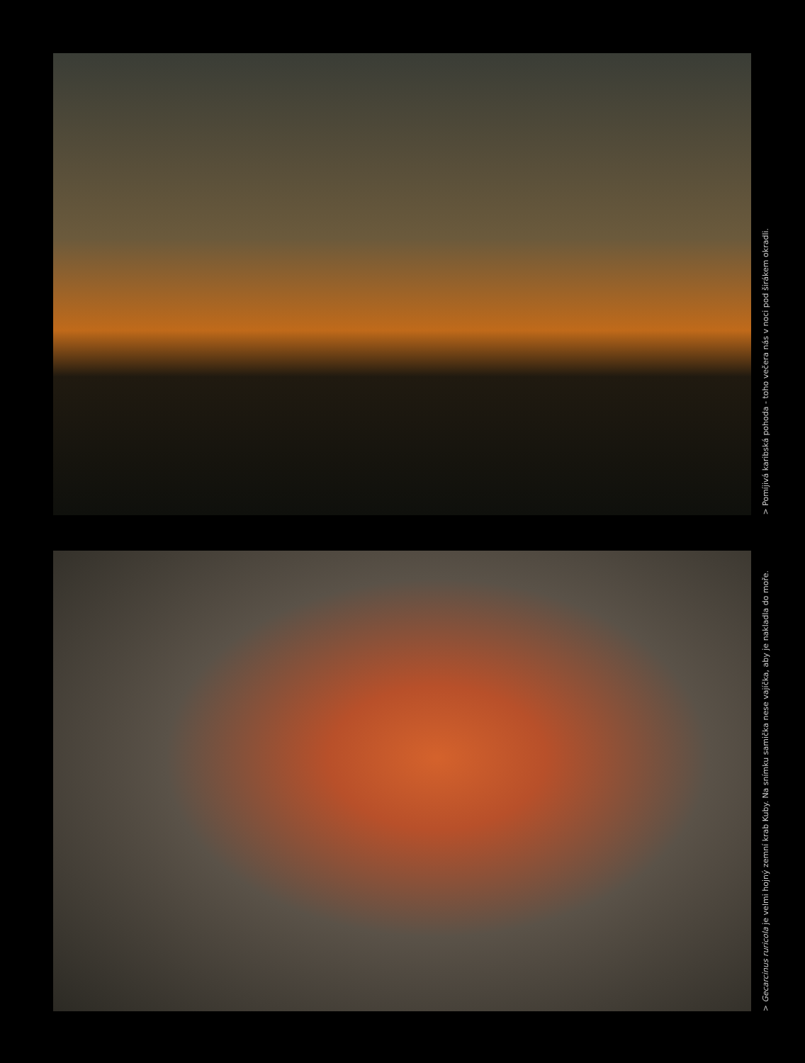> Pomíjivá karibská pohoda - toho večera nás v noci pod širákem okradli.
> Gecarcinus ruricola je velmi hojný zemní krab Kuby. Na snímku samička nese vajíčka, aby je nakladla do moře.